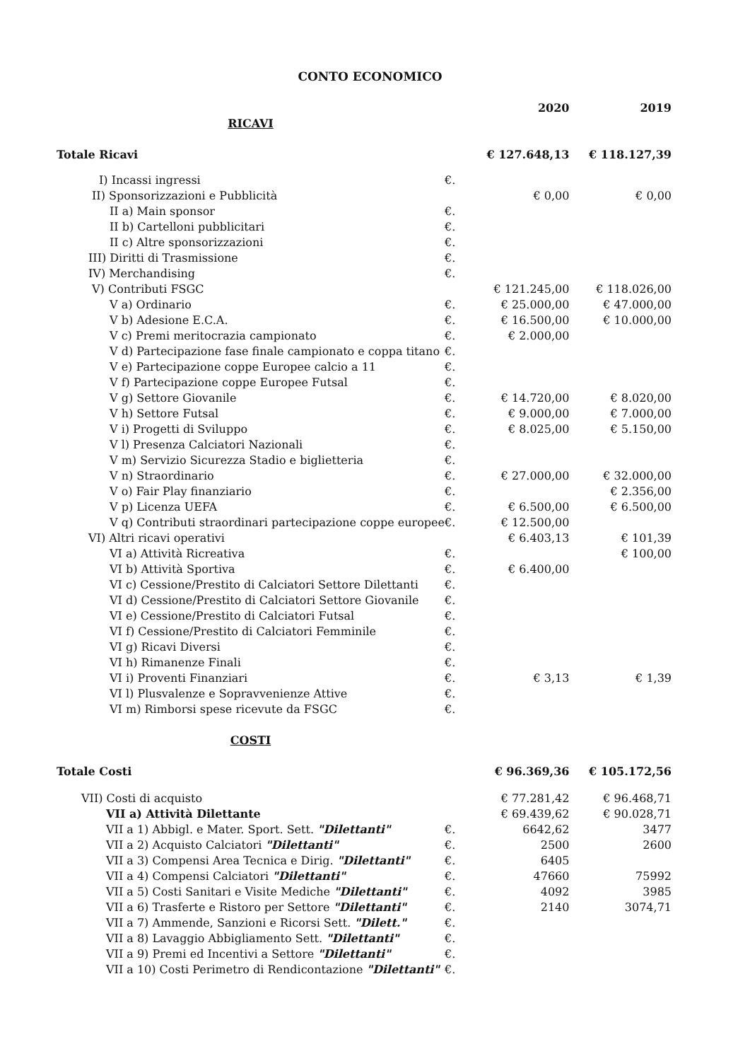CONTO ECONOMICO
| | | 2020 | 2019 |
| RICAVI | | | |
| Totale Ricavi | | € 127.648,13 | € 118.127,39 |
| I) Incassi ingressi | €. | | |
| II) Sponsorizzazioni e Pubblicità | | € 0,00 | € 0,00 |
| II a) Main sponsor | €. | | |
| II b) Cartelloni pubblicitari | €. | | |
| II c) Altre sponsorizzazioni | €. | | |
| III) Diritti di Trasmissione | €. | | |
| IV) Merchandising | €. | | |
| V) Contributi FSGC | | € 121.245,00 | € 118.026,00 |
| V a) Ordinario | €. | € 25.000,00 | € 47.000,00 |
| V b) Adesione E.C.A. | €. | € 16.500,00 | € 10.000,00 |
| V c) Premi meritocrazia campionato | €. | € 2.000,00 | |
| V d) Partecipazione fase finale campionato e coppa titano | €. | | |
| V e) Partecipazione coppe Europee calcio a 11 | €. | | |
| V f) Partecipazione coppe Europee Futsal | €. | | |
| V g) Settore Giovanile | €. | € 14.720,00 | € 8.020,00 |
| V h) Settore Futsal | €. | € 9.000,00 | € 7.000,00 |
| V i) Progetti di Sviluppo | €. | € 8.025,00 | € 5.150,00 |
| V l) Presenza Calciatori Nazionali | €. | | |
| V m) Servizio Sicurezza Stadio e biglietteria | €. | | |
| V n) Straordinario | €. | € 27.000,00 | € 32.000,00 |
| V o) Fair Play finanziario | €. | | € 2.356,00 |
| V p) Licenza UEFA | €. | € 6.500,00 | € 6.500,00 |
| V q) Contributi straordinari partecipazione coppe europee | €. | € 12.500,00 | |
| VI) Altri ricavi operativi | | € 6.403,13 | € 101,39 |
| VI a) Attività Ricreativa | €. | | € 100,00 |
| VI b) Attività Sportiva | €. | € 6.400,00 | |
| VI c) Cessione/Prestito di Calciatori Settore Dilettanti | €. | | |
| VI d) Cessione/Prestito di Calciatori Settore Giovanile | €. | | |
| VI e) Cessione/Prestito di Calciatori Futsal | €. | | |
| VI f) Cessione/Prestito di Calciatori Femminile | €. | | |
| VI g) Ricavi Diversi | €. | | |
| VI h) Rimanenze Finali | €. | | |
| VI i) Proventi Finanziari | €. | € 3,13 | € 1,39 |
| VI l) Plusvalenze e Sopravvenienze Attive | €. | | |
| VI m) Rimborsi spese ricevute da FSGC | €. | | |
| COSTI | | | |
| Totale Costi | | € 96.369,36 | € 105.172,56 |
| VII) Costi di acquisto | | € 77.281,42 | € 96.468,71 |
| VII a) Attività Dilettante | | € 69.439,62 | € 90.028,71 |
| VII a 1) Abbigl. e Mater. Sport. Sett. "Dilettanti" | €. | 6642,62 | 3477 |
| VII a 2) Acquisto Calciatori "Dilettanti" | €. | 2500 | 2600 |
| VII a 3) Compensi Area Tecnica e Dirig. "Dilettanti" | €. | 6405 | |
| VII a 4) Compensi Calciatori "Dilettanti" | €. | 47660 | 75992 |
| VII a 5) Costi Sanitari e Visite Mediche "Dilettanti" | €. | 4092 | 3985 |
| VII a 6) Trasferte e Ristoro per Settore "Dilettanti" | €. | 2140 | 3074,71 |
| VII a 7) Ammende, Sanzioni e Ricorsi Sett. "Dilett." | €. | | |
| VII a 8) Lavaggio Abbigliamento Sett. "Dilettanti" | €. | | |
| VII a 9) Premi ed Incentivi a Settore "Dilettanti" | €. | | |
| VII a 10) Costi Perimetro di Rendicontazione "Dilettanti" | €. | | |